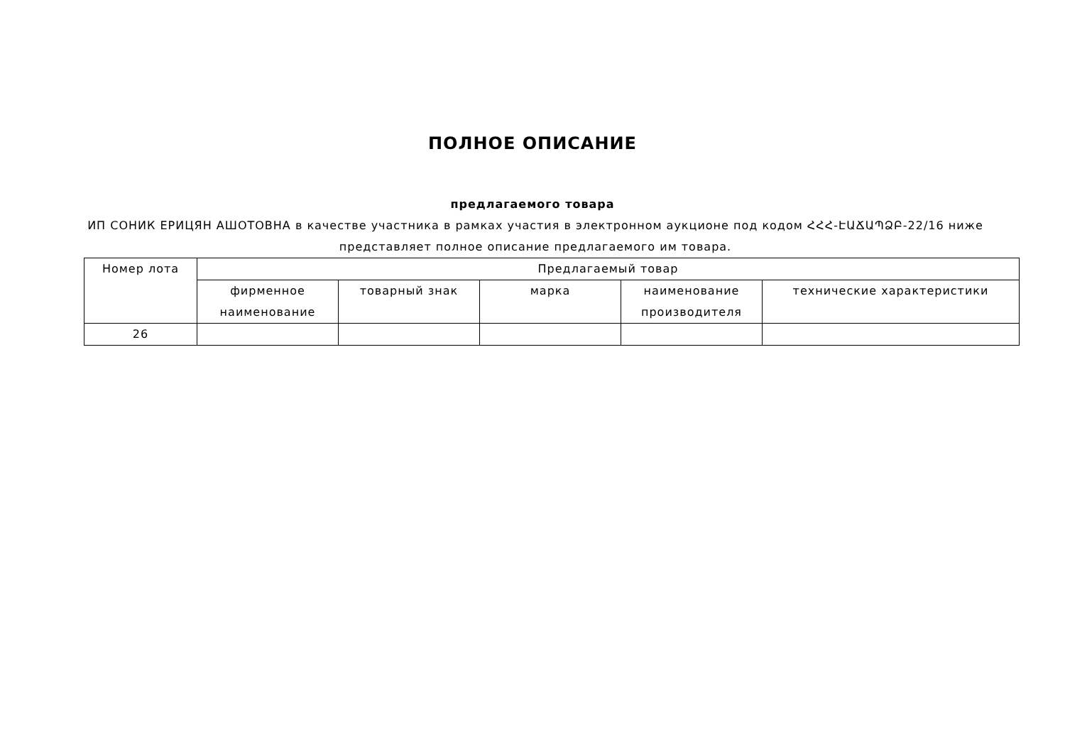ПОЛНОЕ ОПИСАНИЕ
предлагаемого товара
ИП СОНИК ЕРИЦЯН АШОТОВНА в качестве участника в рамках участия в электронном аукционе под кодом ՀՀՀ-ԷԱՃԱՊՁԲ-22/16 ниже представляет полное описание предлагаемого им товара.
| Номер лота | Предлагаемый товар | | | | |
| --- | --- | --- | --- | --- | --- |
| | фирменное наименование | товарный знак | марка | наименование производителя | технические характеристики |
| 26 | | | | | |